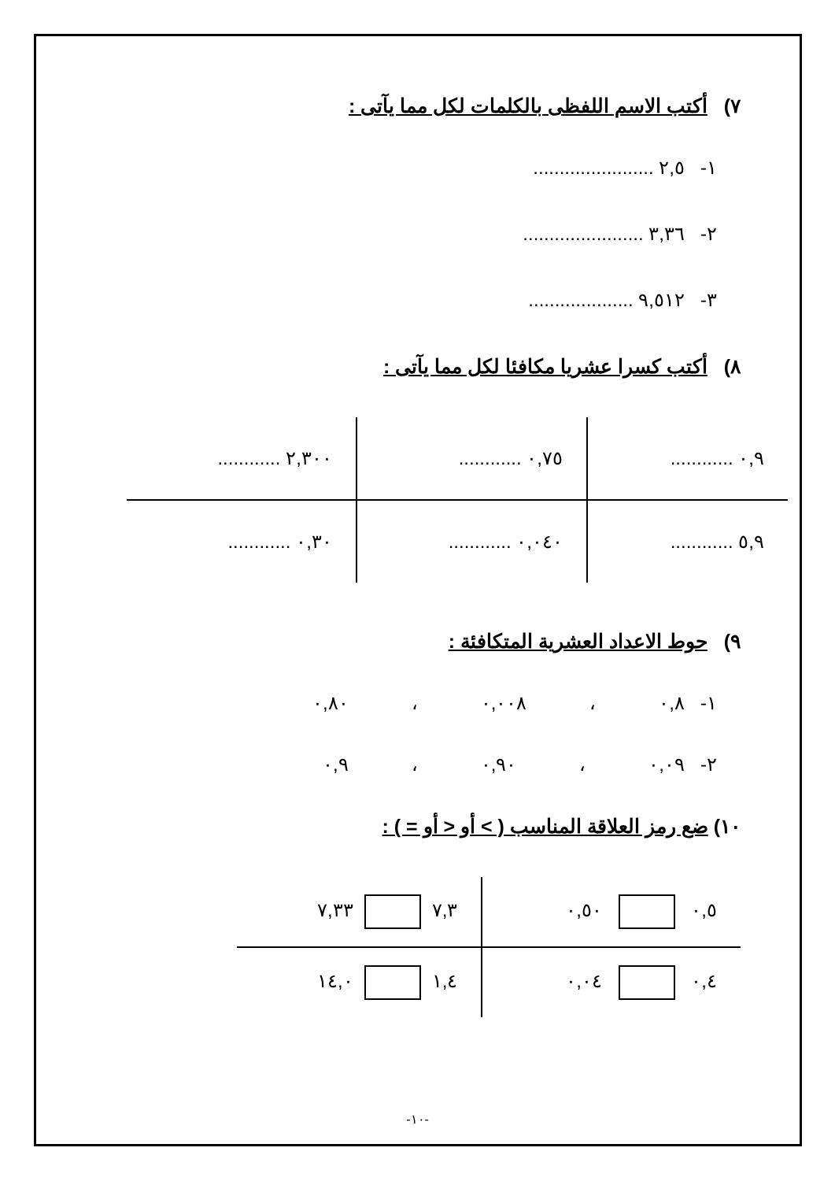٧) أكتب الاسم اللفظى بالكلمات لكل مما يآتى :
١- ٢,٥ .......................
٢- ٣,٣٦ .......................
٣- ٩,٥١٢ ....................
٨) أكتب كسرا عشريا مكافئا لكل مما يآتى :
| ٠,٩ ............ | ٠,٧٥ ............ | ٢,٣٠٠ ............ |
| ٥,٩ ............ | ٠,٠٤٠ ............ | ٠,٣٠ ............ |
٩) حوط الاعداد العشرية المتكافئة :
١- ٠,٨ ، ٠,٠٠٨ ، ٠,٨٠
٢- ٠,٠٩ ، ٠,٩٠ ، ٠,٩
١٠) ضع رمز العلاقة المناسب ( > أو < أو = ) :
| ٠,٥ ٠,٥٠ | ٧,٣ ٧,٣٣ |
| ٠,٤ ٠,٠٤ | ١,٤ ١٤,٠ |
-١٠-